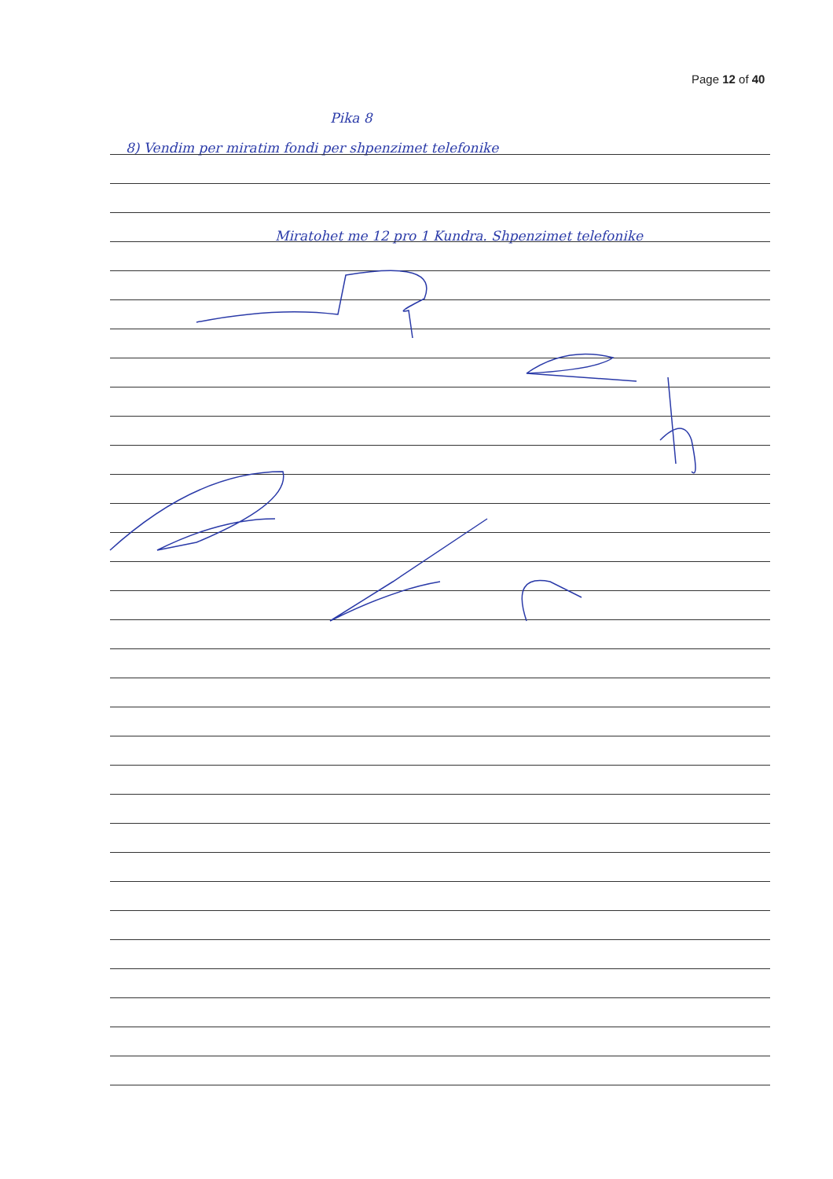Page 12 of 40
Pika 8
8) Vendim per miratim fondi per shpenzimet telefonike
Miratohet me 12 pro 1 Kundra. Shpenzimet telefonike